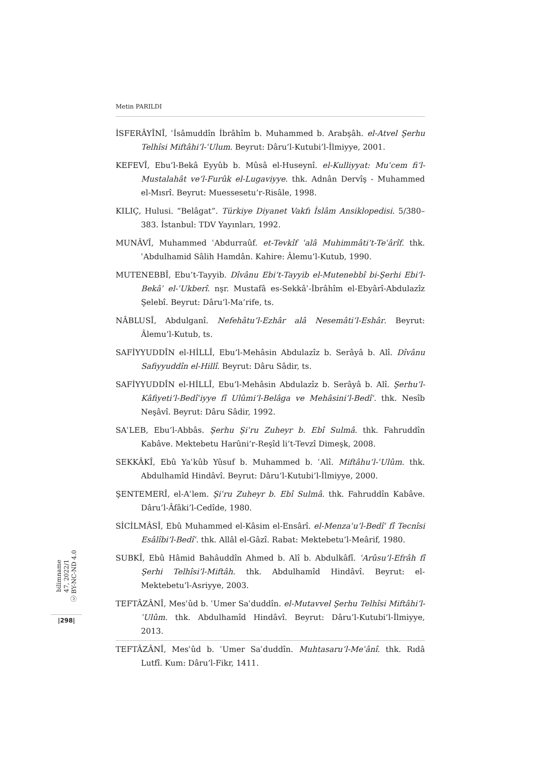Metin PARILDI
İSFERÂYÎNÎ, ʿİsâmuddîn İbrâhîm b. Muhammed b. Arabşâh. el-Atvel Şerhu Telhîsi Miftâhi’l-ʿUlum. Beyrut: Dâru’l-Kutubi’l-İlmiyye, 2001.
KEFEVÎ, Ebu’l-Bekâ Eyyûb b. Mûsâ el-Huseynî. el-Kulliyyat: Muʿcem fi’l-Mustalahât ve’l-Furûk el-Lugaviyye. thk. Adnân Dervîş - Muhammed el-Mısrî. Beyrut: Muessesetu’r-Risâle, 1998.
KILIÇ, Hulusi. “Belâgat”. Türkiye Diyanet Vakfı İslâm Ansiklopedisi. 5/380–383. İstanbul: TDV Yayınları, 1992.
MUNÂVÎ, Muhammed ʿAbdurraûf. et-Tevkîf ʿalâ Muhimmâti’t-Teʿârîf. thk. ʿAbdulhamid Sâlih Hamdân. Kahire: Âlemu’l-Kutub, 1990.
MUTENEBBÎ, Ebu’t-Tayyib. Dîvânu Ebi’t-Tayyib el-Mutenebbî bi-Şerhi Ebi’l-Bekâʾ el-ʿUkberî. nşr. Mustafâ es-Sekkâʾ-İbrâhîm el-Ebyârî-Abdulazîz Şelebî. Beyrut: Dâru’l-Ma’rife, ts.
NÂBLUSÎ, Abdulganî. Nefehâtu’l-Ezhâr alâ Nesemâti’l-Eshâr. Beyrut: Âlemu’l-Kutub, ts.
SAFİYYUDDÎN el-HİLLÎ, Ebu’l-Mehâsin Abdulazîz b. Serâyâ b. Alî. Dîvânu Safiyyuddîn el-Hillî. Beyrut: Dâru Sâdir, ts.
SAFİYYUDDÎN el-HİLLÎ, Ebu’l-Mehâsin Abdulazîz b. Serâyâ b. Alî. Şerhu’l-Kâfiyeti’l-Bedîʿiyye fî Ulûmi’l-Belâga ve Mehâsini’l-Bedîʿ. thk. Nesîb Neşâvî. Beyrut: Dâru Sâdir, 1992.
SAʿLEB, Ebu’l-Abbâs. Şerhu Şiʿru Zuheyr b. Ebî Sulmâ. thk. Fahruddîn Kabâve. Mektebetu Harûni’r-Reşîd li’t-Tevzî Dimeşk, 2008.
SEKKÂKÎ, Ebû Yaʿkûb Yûsuf b. Muhammed b. ʿAlî. Miftâhu’l-ʿUlûm. thk. Abdulhamîd Hindâvî. Beyrut: Dâru’l-Kutubi’l-İlmiyye, 2000.
ŞENTEMERÎ, el-Aʿlem. Şiʿru Zuheyr b. Ebî Sulmâ. thk. Fahruddîn Kabâve. Dâru’l-Âfâki’l-Cedîde, 1980.
SİCİLMÂSÎ, Ebû Muhammed el-Kâsim el-Ensârî. el-Menzaʿu’l-Bedîʿ fî Tecnîsi Esâlîbi’l-Bedîʿ. thk. Allâl el-Gâzî. Rabat: Mektebetu’l-Meârif, 1980.
SUBKÎ, Ebû Hâmid Bahâuddîn Ahmed b. Alî b. Abdulkâfî. ʿArûsu’l-Efrâh fî Şerhi Telhîsi’l-Miftâh. thk. Abdulhamîd Hindâvî. Beyrut: el-Mektebetu’l-Asriyye, 2003.
TEFTÂZÂNÎ, Mesʿûd b. ʿUmer Saʿduddîn. el-Mutavvel Şerhu Telhîsi Miftâhi’l-ʿUlûm. thk. Abdulhamîd Hindâvî. Beyrut: Dâru’l-Kutubi’l-İlmiyye, 2013.
TEFTÂZÂNÎ, Mesʿûd b. ʿUmer Saʿduddîn. Muhtasaru’l-Meʿânî. thk. Rıdâ Lutfî. Kum: Dâru’l-Fikr, 1411.
bilimname
47, 2022/1
ⓒ BY-NC-ND 4.0
|298|